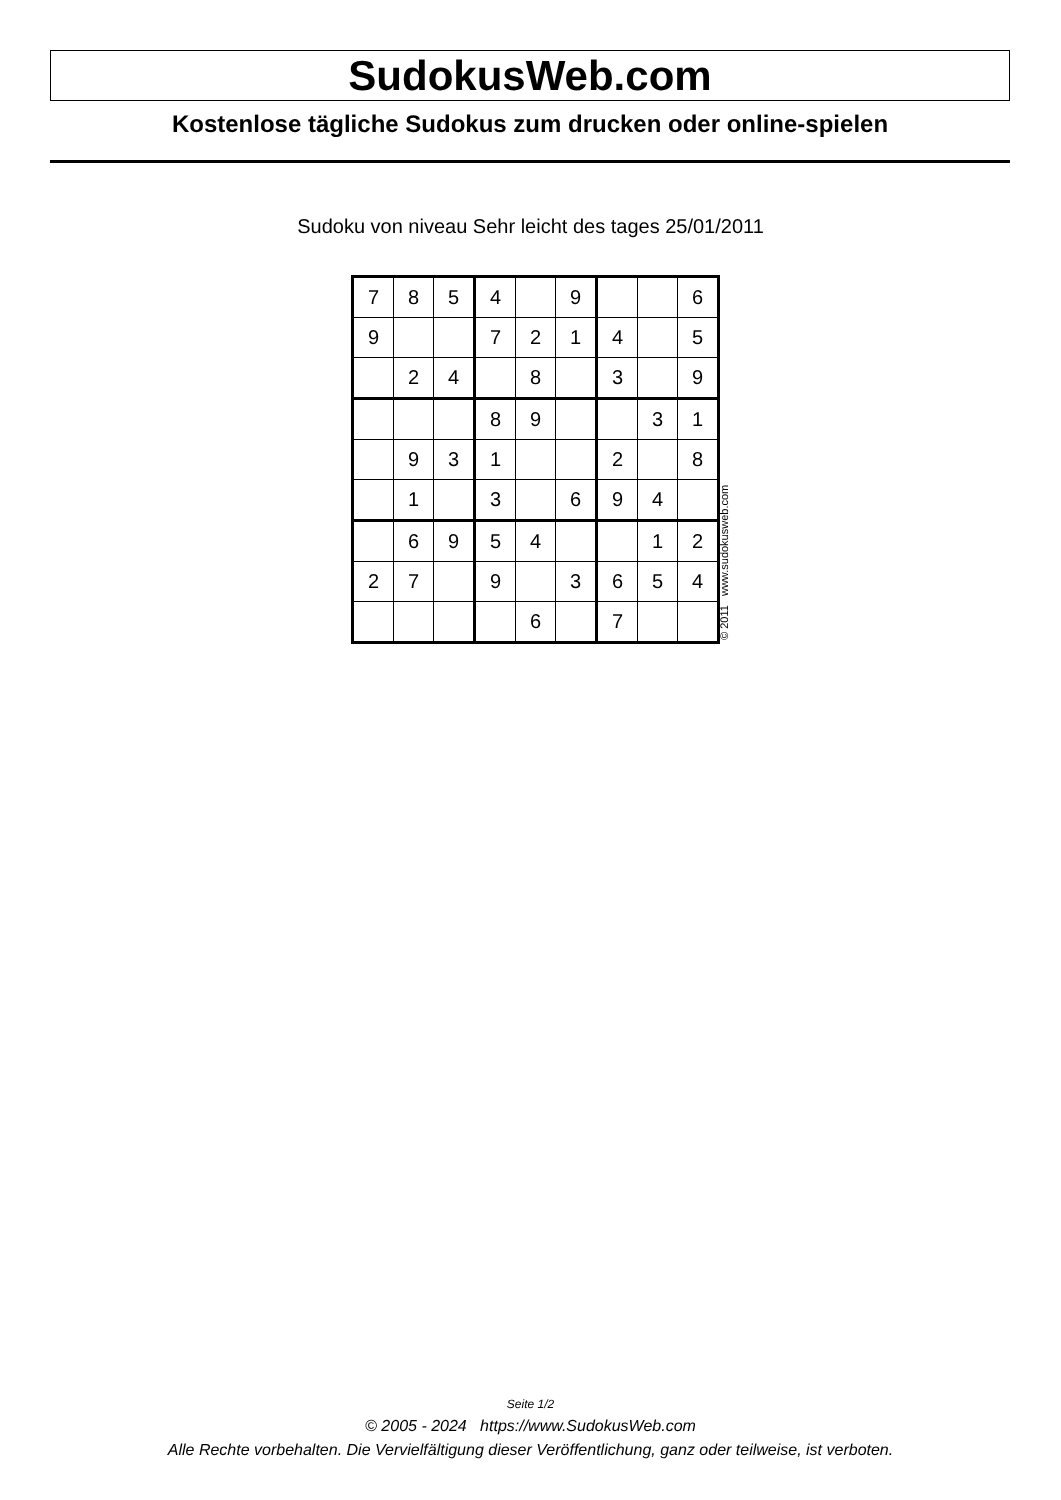SudokusWeb.com
Kostenlose tägliche Sudokus zum drucken oder online-spielen
Sudoku von niveau Sehr leicht des tages 25/01/2011
| 7 | 8 | 5 | 4 | | 9 | | | 6 |
| 9 | | | 7 | 2 | 1 | 4 | | 5 |
| | 2 | 4 | | 8 | | 3 | | 9 |
| | | | 8 | 9 | | | 3 | 1 |
| | 9 | 3 | 1 | | | 2 | | 8 |
| | 1 | | 3 | | 6 | 9 | 4 | |
| | 6 | 9 | 5 | 4 | | | 1 | 2 |
| 2 | 7 | | 9 | | 3 | 6 | 5 | 4 |
| | | | | 6 | | 7 | | |
© 2011 www.sudokusweb.com
Seite 1/2
© 2005 - 2024 https://www.SudokusWeb.com
Alle Rechte vorbehalten. Die Vervielfältigung dieser Veröffentlichung, ganz oder teilweise, ist verboten.